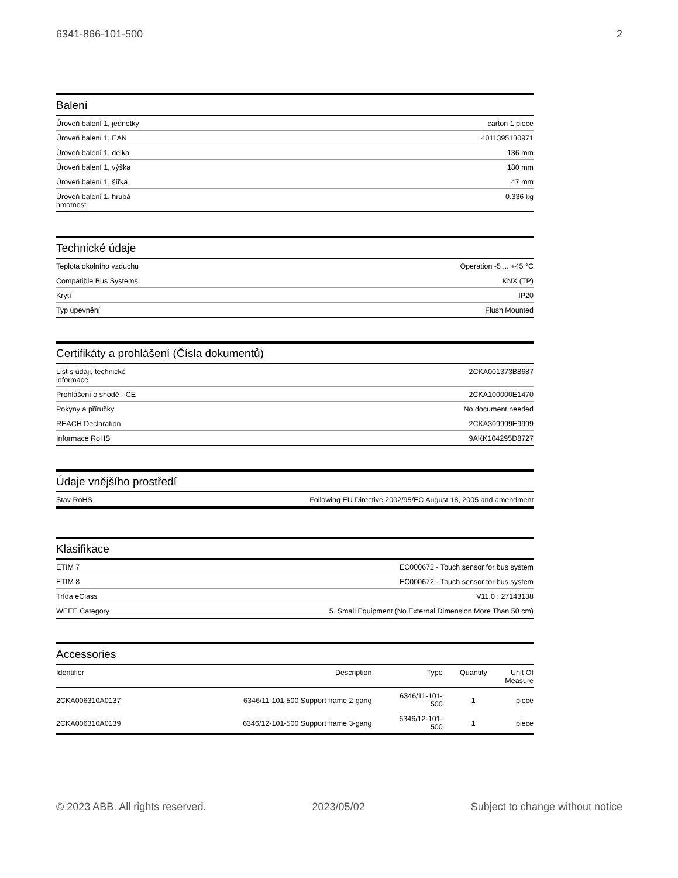6341-866-101-500 2
Balení
| Úroveň balení 1, jednotky | carton 1 piece |
| Úroveň balení 1, EAN | 4011395130971 |
| Úroveň balení 1, délka | 136 mm |
| Úroveň balení 1, výška | 180 mm |
| Úroveň balení 1, šířka | 47 mm |
| Úroveň balení 1, hrubá hmotnost | 0.336 kg |
Technické údaje
| Teplota okolního vzduchu | Operation -5 ... +45 °C |
| Compatible Bus Systems | KNX (TP) |
| Krytí | IP20 |
| Typ upevnění | Flush Mounted |
Certifikáty a prohlášení (Čísla dokumentů)
| List s údaji, technické informace | 2CKA001373B8687 |
| Prohlášení o shodě - CE | 2CKA100000E1470 |
| Pokyny a příručky | No document needed |
| REACH Declaration | 2CKA309999E9999 |
| Informace RoHS | 9AKK104295D8727 |
Údaje vnějšího prostředí
| Stav RoHS | Following EU Directive 2002/95/EC August 18, 2005 and amendment |
Klasifikace
| ETIM 7 | EC000672 - Touch sensor for bus system |
| ETIM 8 | EC000672 - Touch sensor for bus system |
| Trída eClass | V11.0 : 27143138 |
| WEEE Category | 5. Small Equipment (No External Dimension More Than 50 cm) |
Accessories
| Identifier | Description | Type | Quantity | Unit Of Measure |
| --- | --- | --- | --- | --- |
| 2CKA006310A0137 | 6346/11-101-500 Support frame 2-gang | 6346/11-101- 500 | 1 | piece |
| 2CKA006310A0139 | 6346/12-101-500 Support frame 3-gang | 6346/12-101- 500 | 1 | piece |
© 2023 ABB. All rights reserved. 2023/05/02 Subject to change without notice